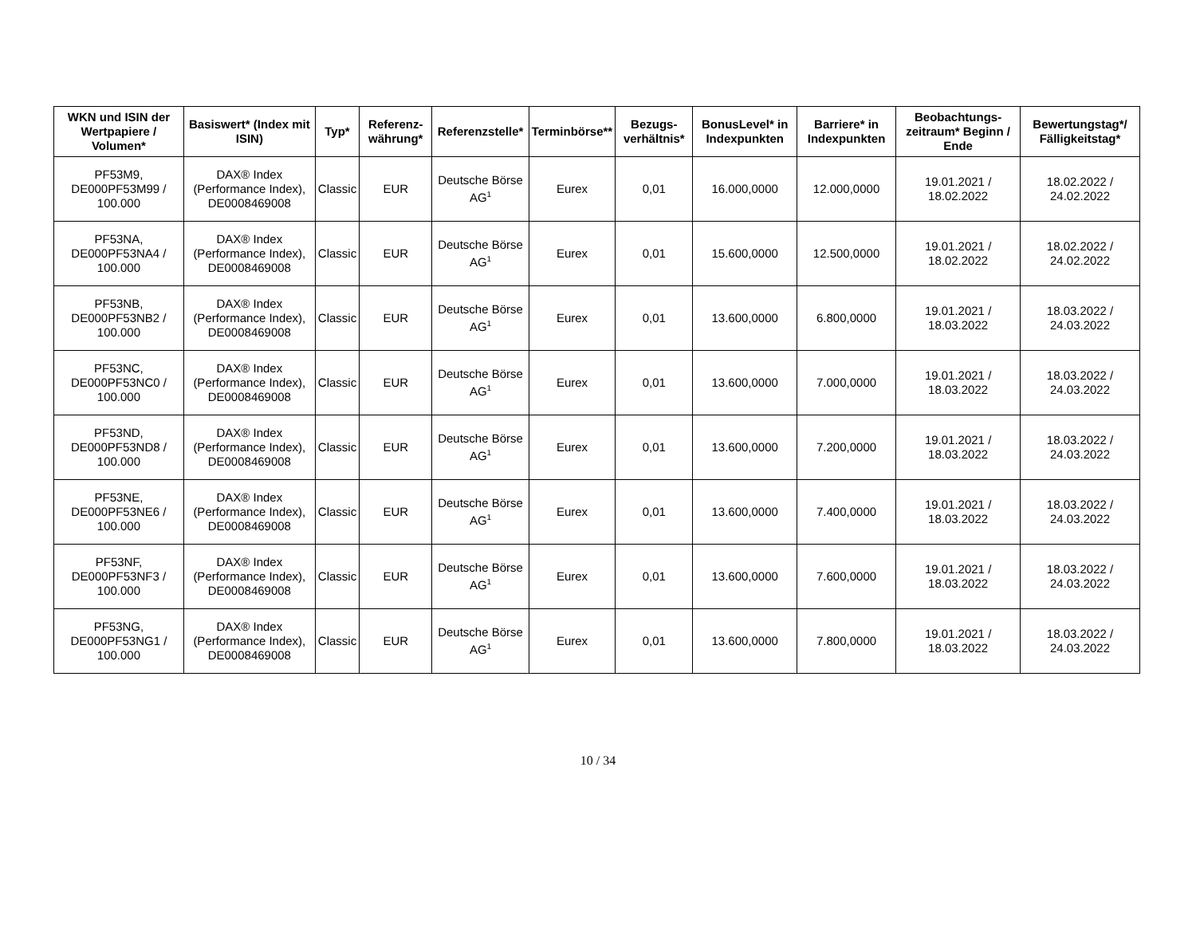| WKN und ISIN der Wertpapiere / Volumen* | Basiswert* (Index mit ISIN) | Typ* | Referenz-währung* | Referenzstelle* | Terminbörse** | Bezugs-verhältnis* | BonusLevel* in Indexpunkten | Barriere* in Indexpunkten | Beobachtungs-zeitraum* Beginn / Ende | Bewertungstag*/ Fälligkeitstag* |
| --- | --- | --- | --- | --- | --- | --- | --- | --- | --- | --- |
| PF53M9, DE000PF53M99 / 100.000 | DAX® Index (Performance Index), DE0008469008 | Classic | EUR | Deutsche Börse AG<sup>1</sup> | Eurex | 0,01 | 16.000,0000 | 12.000,0000 | 19.01.2021 / 18.02.2022 | 18.02.2022 / 24.02.2022 |
| PF53NA, DE000PF53NA4 / 100.000 | DAX® Index (Performance Index), DE0008469008 | Classic | EUR | Deutsche Börse AG<sup>1</sup> | Eurex | 0,01 | 15.600,0000 | 12.500,0000 | 19.01.2021 / 18.02.2022 | 18.02.2022 / 24.02.2022 |
| PF53NB, DE000PF53NB2 / 100.000 | DAX® Index (Performance Index), DE0008469008 | Classic | EUR | Deutsche Börse AG<sup>1</sup> | Eurex | 0,01 | 13.600,0000 | 6.800,0000 | 19.01.2021 / 18.03.2022 | 18.03.2022 / 24.03.2022 |
| PF53NC, DE000PF53NC0 / 100.000 | DAX® Index (Performance Index), DE0008469008 | Classic | EUR | Deutsche Börse AG<sup>1</sup> | Eurex | 0,01 | 13.600,0000 | 7.000,0000 | 19.01.2021 / 18.03.2022 | 18.03.2022 / 24.03.2022 |
| PF53ND, DE000PF53ND8 / 100.000 | DAX® Index (Performance Index), DE0008469008 | Classic | EUR | Deutsche Börse AG<sup>1</sup> | Eurex | 0,01 | 13.600,0000 | 7.200,0000 | 19.01.2021 / 18.03.2022 | 18.03.2022 / 24.03.2022 |
| PF53NE, DE000PF53NE6 / 100.000 | DAX® Index (Performance Index), DE0008469008 | Classic | EUR | Deutsche Börse AG<sup>1</sup> | Eurex | 0,01 | 13.600,0000 | 7.400,0000 | 19.01.2021 / 18.03.2022 | 18.03.2022 / 24.03.2022 |
| PF53NF, DE000PF53NF3 / 100.000 | DAX® Index (Performance Index), DE0008469008 | Classic | EUR | Deutsche Börse AG<sup>1</sup> | Eurex | 0,01 | 13.600,0000 | 7.600,0000 | 19.01.2021 / 18.03.2022 | 18.03.2022 / 24.03.2022 |
| PF53NG, DE000PF53NG1 / 100.000 | DAX® Index (Performance Index), DE0008469008 | Classic | EUR | Deutsche Börse AG<sup>1</sup> | Eurex | 0,01 | 13.600,0000 | 7.800,0000 | 19.01.2021 / 18.03.2022 | 18.03.2022 / 24.03.2022 |
10 / 34